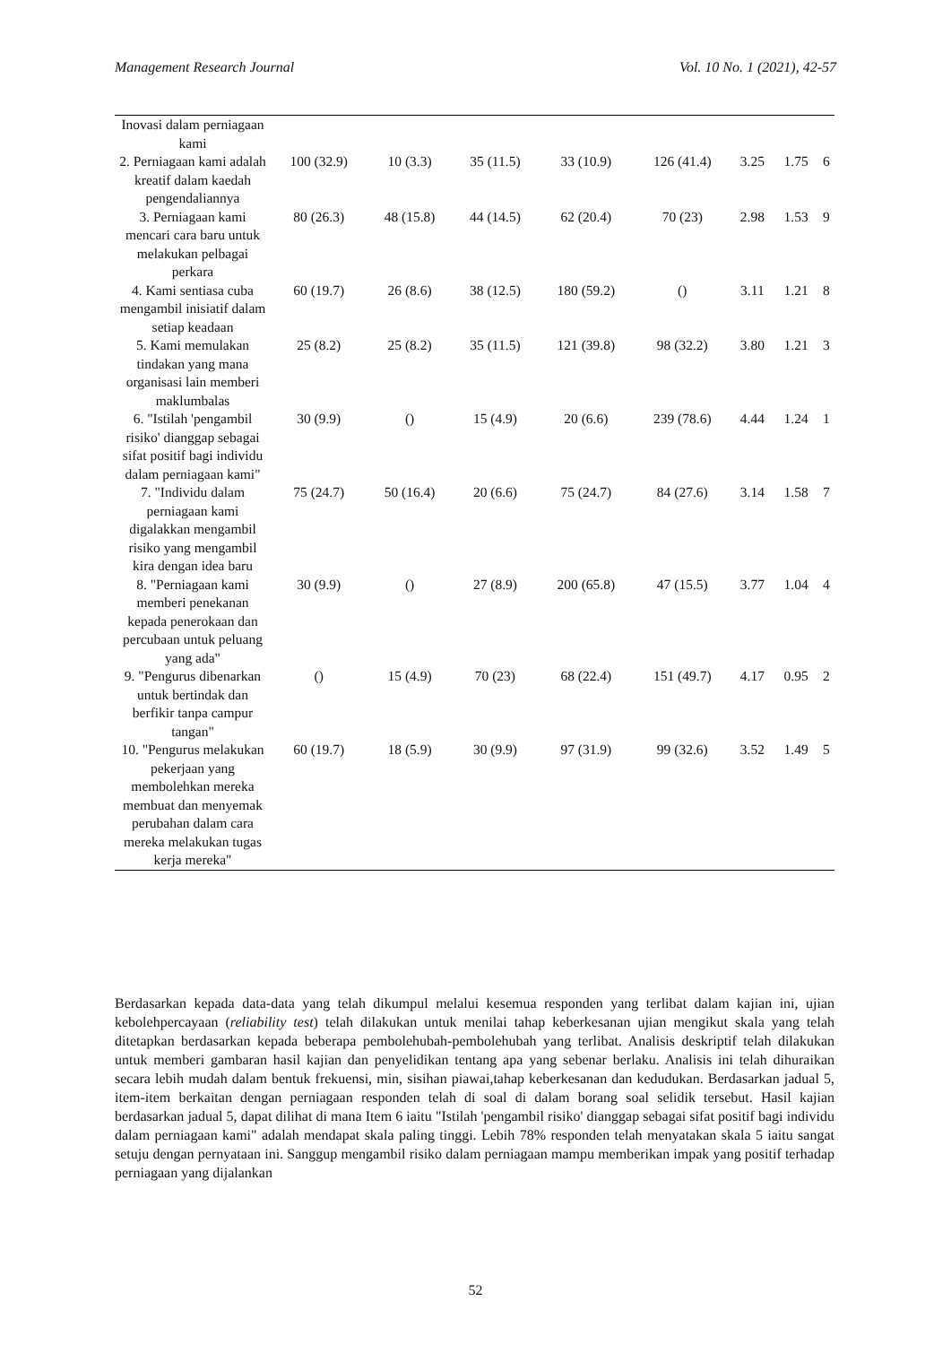Management Research Journal Vol. 10 No. 1 (2021), 42-57
| Inovasi dalam perniagaan kami | | | | | | | | |
| 2. Perniagaan kami adalah kreatif dalam kaedah pengendaliannya | 100 (32.9) | 10 (3.3) | 35 (11.5) | 33 (10.9) | 126 (41.4) | 3.25 | 1.75 | 6 |
| 3. Perniagaan kami mencari cara baru untuk melakukan pelbagai perkara | 80 (26.3) | 48 (15.8) | 44 (14.5) | 62 (20.4) | 70 (23) | 2.98 | 1.53 | 9 |
| 4. Kami sentiasa cuba mengambil inisiatif dalam setiap keadaan | 60 (19.7) | 26 (8.6) | 38 (12.5) | 180 (59.2) | () | 3.11 | 1.21 | 8 |
| 5. Kami memulakan tindakan yang mana organisasi lain memberi maklumbalas | 25 (8.2) | 25 (8.2) | 35 (11.5) | 121 (39.8) | 98 (32.2) | 3.80 | 1.21 | 3 |
| 6. "Istilah 'pengambil risiko' dianggap sebagai sifat positif bagi individu dalam perniagaan kami" | 30 (9.9) | () | 15 (4.9) | 20 (6.6) | 239 (78.6) | 4.44 | 1.24 | 1 |
| 7. "Individu dalam perniagaan kami digalakkan mengambil risiko yang mengambil kira dengan idea baru | 75 (24.7) | 50 (16.4) | 20 (6.6) | 75 (24.7) | 84 (27.6) | 3.14 | 1.58 | 7 |
| 8. "Perniagaan kami memberi penekanan kepada penerokaan dan percubaan untuk peluang yang ada" | 30 (9.9) | () | 27 (8.9) | 200 (65.8) | 47 (15.5) | 3.77 | 1.04 | 4 |
| 9. "Pengurus dibenarkan untuk bertindak dan berfikir tanpa campur tangan" | () | 15 (4.9) | 70 (23) | 68 (22.4) | 151 (49.7) | 4.17 | 0.95 | 2 |
| 10. "Pengurus melakukan pekerjaan yang membolehkan mereka membuat dan menyemak perubahan dalam cara mereka melakukan tugas kerja mereka" | 60 (19.7) | 18 (5.9) | 30 (9.9) | 97 (31.9) | 99 (32.6) | 3.52 | 1.49 | 5 |
Berdasarkan kepada data-data yang telah dikumpul melalui kesemua responden yang terlibat dalam kajian ini, ujian kebolehpercayaan (reliability test) telah dilakukan untuk menilai tahap keberkesanan ujian mengikut skala yang telah ditetapkan berdasarkan kepada beberapa pembolehubah-pembolehubah yang terlibat. Analisis deskriptif telah dilakukan untuk memberi gambaran hasil kajian dan penyelidikan tentang apa yang sebenar berlaku. Analisis ini telah dihuraikan secara lebih mudah dalam bentuk frekuensi, min, sisihan piawai,tahap keberkesanan dan kedudukan. Berdasarkan jadual 5, item-item berkaitan dengan perniagaan responden telah di soal di dalam borang soal selidik tersebut. Hasil kajian berdasarkan jadual 5, dapat dilihat di mana Item 6 iaitu "Istilah 'pengambil risiko' dianggap sebagai sifat positif bagi individu dalam perniagaan kami" adalah mendapat skala paling tinggi. Lebih 78% responden telah menyatakan skala 5 iaitu sangat setuju dengan pernyataan ini. Sanggup mengambil risiko dalam perniagaan mampu memberikan impak yang positif terhadap perniagaan yang dijalankan
52